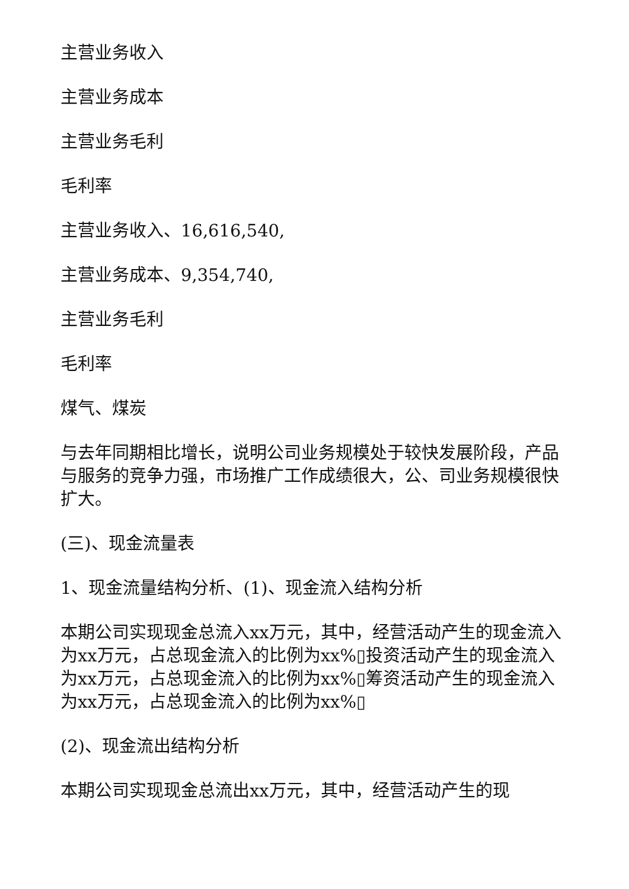主营业务收入
主营业务成本
主营业务毛利
毛利率
主营业务收入、16,616,540,
主营业务成本、9,354,740,
主营业务毛利
毛利率
煤气、煤炭
与去年同期相比增长，说明公司业务规模处于较快发展阶段，产品与服务的竞争力强，市场推广工作成绩很大，公、司业务规模很快扩大。
(三)、现金流量表
1、现金流量结构分析、(1)、现金流入结构分析
本期公司实现现金总流入xx万元，其中，经营活动产生的现金流入为xx万元，占总现金流入的比例为xx%▯投资活动产生的现金流入为xx万元，占总现金流入的比例为xx%▯筹资活动产生的现金流入为xx万元，占总现金流入的比例为xx%▯
(2)、现金流出结构分析
本期公司实现现金总流出xx万元，其中，经营活动产生的现